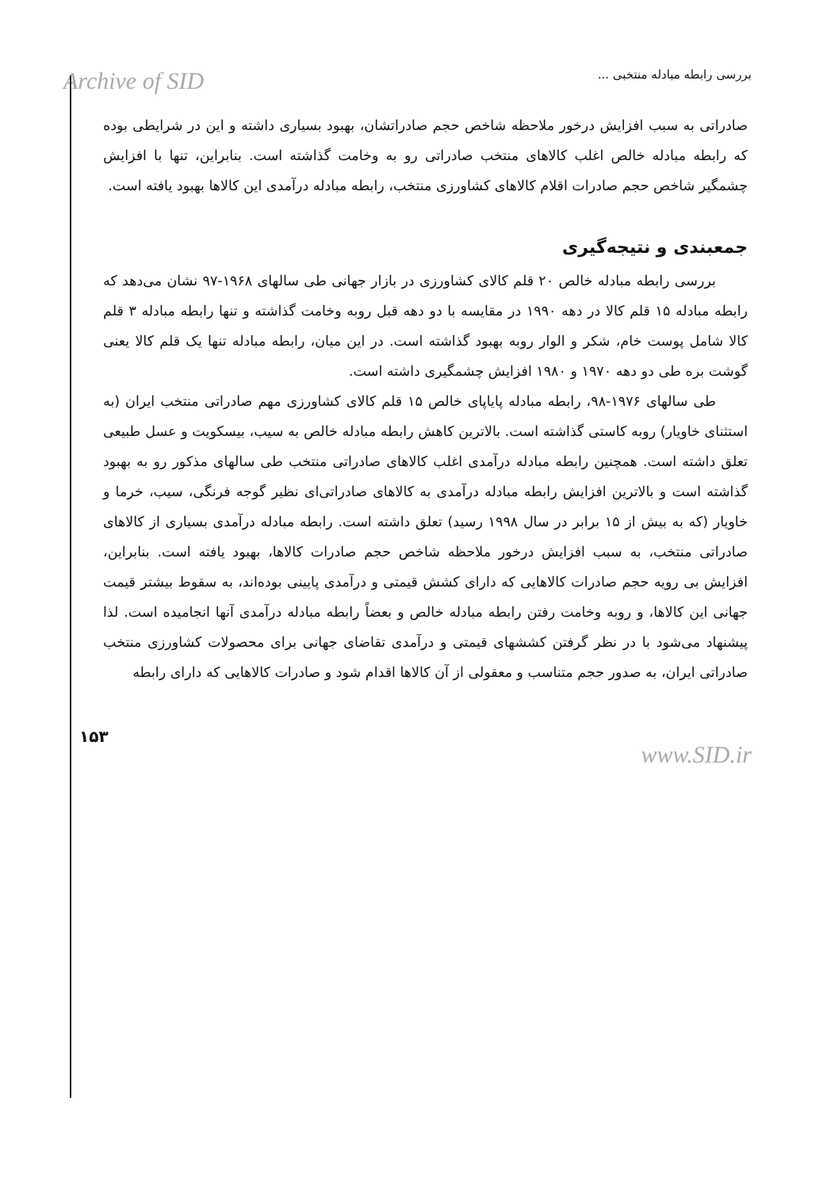Archive of SID
بررسی رابطه مبادله منتخبی ...
صادراتی به سبب افزایش درخور ملاحظه شاخص حجم صادراتشان، بهبود بسیاری داشته و این در شرایطی بوده که رابطه مبادله خالص اغلب کالاهای منتخب صادراتی رو به وخامت گذاشته است. بنابراین، تنها با افزایش چشمگیر شاخص حجم صادرات اقلام کالاهای کشاورزی منتخب، رابطه مبادله درآمدی این کالاها بهبود یافته است.
جمعبندی و نتیجه‌گیری
بررسی رابطه مبادله خالص ۲۰ قلم کالای کشاورزی در بازار جهانی طی سالهای ۱۹۶۸-۹۷ نشان می‌دهد که رابطه مبادله ۱۵ قلم کالا در دهه ۱۹۹۰ در مقایسه با دو دهه قبل روبه وخامت گذاشته و تنها رابطه مبادله ۳ قلم کالا شامل پوست خام، شکر و الوار روبه بهبود گذاشته است. در این میان، رابطه مبادله تنها یک قلم کالا یعنی گوشت بره طی دو دهه ۱۹۷۰ و ۱۹۸۰ افزایش چشمگیری داشته است.
طی سالهای ۱۹۷۶-۹۸، رابطه مبادله پایاپای خالص ۱۵ قلم کالای کشاورزی مهم صادراتی منتخب ایران (به استثنای خاویار) روبه کاستی گذاشته است. بالاترین کاهش رابطه مبادله خالص به سیب، بیسکویت و عسل طبیعی تعلق داشته است. همچنین رابطه مبادله درآمدی اغلب کالاهای صادراتی منتخب طی سالهای مذکور رو به بهبود گذاشته است و بالاترین افزایش رابطه مبادله درآمدی به کالاهای صادراتی‌ای نظیر گوجه فرنگی، سیب، خرما و خاویار (که به بیش از ۱۵ برابر در سال ۱۹۹۸ رسید) تعلق داشته است. رابطه مبادله درآمدی بسیاری از کالاهای صادراتی منتخب، به سبب افزایش درخور ملاحظه شاخص حجم صادرات کالاها، بهبود یافته است. بنابراین، افزایش بی رویه حجم صادرات کالاهایی که دارای کشش قیمتی و درآمدی پایینی بوده‌اند، به سقوط بیشتر قیمت جهانی این کالاها، و روبه وخامت رفتن رابطه مبادله خالص و بعضاً رابطه مبادله درآمدی آنها انجامیده است. لذا پیشنهاد می‌شود با در نظر گرفتن کششهای قیمتی و درآمدی تقاضای جهانی برای محصولات کشاورزی منتخب صادراتی ایران، به صدور حجم متناسب و معقولی از آن کالاها اقدام شود و صادرات کالاهایی که دارای رابطه
۱۵۳
www.SID.ir